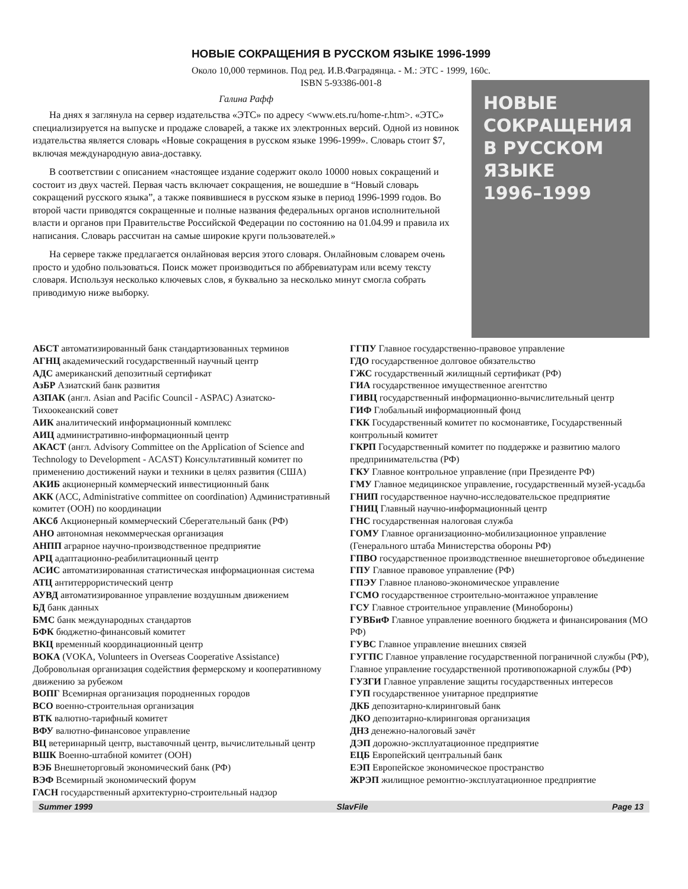НОВЫЕ СОКРАЩЕНИЯ В РУССКОМ ЯЗЫКЕ 1996-1999
Около 10,000 терминов. Под ред. И.В.Фаградянца. - М.: ЭТС - 1999, 160с.
ISBN 5-93386-001-8
Галина Рафф
На днях я заглянула на сервер издательства «ЭТС» по адресу <www.ets.ru/home-r.htm>. «ЭТС» специализируется на выпуске и продаже словарей, а также их электронных версий. Одной из новинок издательства является словарь «Новые сокращения в русском языке 1996-1999». Словарь стоит $7, включая международную авиа-доставку.
В соответствии с описанием «настоящее издание содержит около 10000 новых сокращений и состоит из двух частей. Первая часть включает сокращения, не вошедшие в “Новый словарь сокращений русского языка”, а также появившиеся в русском языке в период 1996-1999 годов. Во второй части приводятся сокращенные и полные названия федеральных органов исполнительной власти и органов при Правительстве Российской Федерации по состоянию на 01.04.99 и правила их написания. Словарь рассчитан на самые широкие круги пользователей.»
На сервере также предлагается онлайновая версия этого словаря. Онлайновым словарем очень просто и удобно пользоваться. Поиск может производиться по аббревиатурам или всему тексту словаря. Используя несколько ключевых слов, я буквально за несколько минут смогла собрать приводимую ниже выборку.
НОВЫЕ
СОКРАЩЕНИЯ
В РУССКОМ
ЯЗЫКЕ
1996–1999
АБСТ автоматизированный банк стандартизованных терминов
АГНЦ академический государственный научный центр
АДС американский депозитный сертификат
АзБР Азиатский банк развития
АЗПАК (англ. Asian and Pacific Council - ASPAC) Азиатско-Тихоокеанский совет
АИК аналитический информационный комплекс
АИЦ административно-информационный центр
АКАСТ (англ. Advisory Committee on the Application of Science and Technology to Development - ACAST) Консультативный комитет по применению достижений науки и техники в целях развития (США)
АКИБ акционерный коммерческий инвестиционный банк
АКК (ACC, Administrative committee on coordination) Административный комитет (ООН) по координации
АКСб Акционерный коммерческий Сберегательный банк (РФ)
АНО автономная некоммерческая организация
АНПП аграрное научно-производственное предприятие
АРЦ адаптационно-реабилитационный центр
АСИС автоматизированная статистическая информационная система
АТЦ антитеррористический центр
АУВД автоматизированное управление воздушным движением
БД банк данных
БМС банк международных стандартов
БФК бюджетно-финансовый комитет
ВКЦ временный координационный центр
ВОКА (VOKA, Volunteers in Overseas Cooperative Assistance) Добровольная организация содействия фермерскому и кооперативному движению за рубежом
ВОПГ Всемирная организация породненных городов
ВСО военно-строительная организация
ВТК валютно-тарифный комитет
ВФУ валютно-финансовое управление
ВЦ ветеринарный центр, выставочный центр, вычислительный центр
ВШК Военно-штабной комитет (ООН)
ВЭБ Внешнеторговый экономический банк (РФ)
ВЭФ Всемирный экономический форум
ГАСН государственный архитектурно-строительный надзор
ГГПУ Главное государственно-правовое управление
ГДО государственное долговое обязательство
ГЖС государственный жилищный сертификат (РФ)
ГИА государственное имущественное агентство
ГИВЦ государственный информационно-вычислительный центр
ГИФ Глобальный информационный фонд
ГКК Государственный комитет по космонавтике, Государственный контрольный комитет
ГКРП Государственный комитет по поддержке и развитию малого предпринимательства (РФ)
ГКУ Главное контрольное управление (при Президенте РФ)
ГМУ Главное медицинское управление, государственный музей-усадьба
ГНИП государственное научно-исследовательское предприятие
ГНИЦ Главный научно-информационный центр
ГНС государственная налоговая служба
ГОМУ Главное организационно-мобилизационное управление (Генерального штаба Министерства обороны РФ)
ГПВО государственное производственное внешнеторговое объединение
ГПУ Главное правовое управление (РФ)
ГПЭУ Главное планово-экономическое управление
ГСМО государственное строительно-монтажное управление
ГСУ Главное строительное управление (Минобороны)
ГУВБиФ Главное управление военного бюджета и финансирования (МО РФ)
ГУВС Главное управление внешних связей
ГУГПС Главное управление государственной пограничной службы (РФ), Главное управление государственной противопожарной службы (РФ)
ГУЗГИ Главное управление защиты государственных интересов
ГУП государственное унитарное предприятие
ДКБ депозитарно-клиринговый банк
ДКО депозитарно-клиринговая организация
ДНЗ денежно-налоговый зачёт
ДЭП дорожно-эксплуатационное предприятие
ЕЦБ Европейский центральный банк
ЕЭП Европейское экономическое пространство
ЖРЭП жилищное ремонтно-эксплуатационное предприятие
Summer 1999 SlavFile Page 13